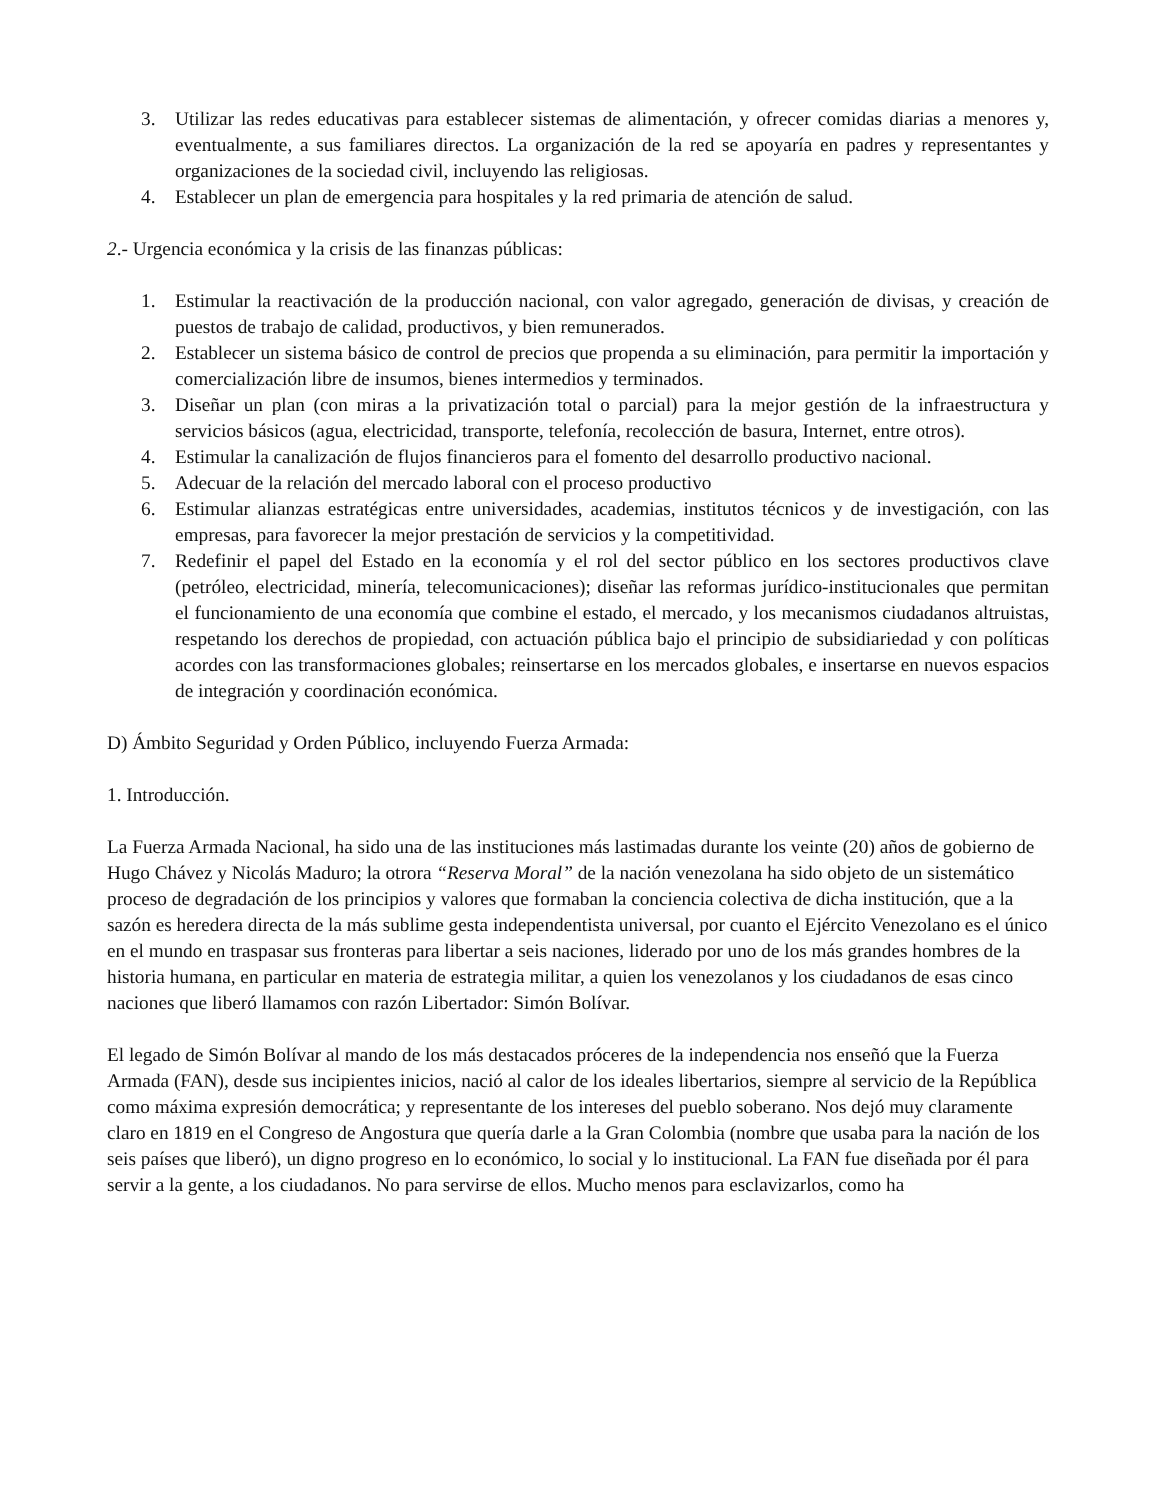3. Utilizar las redes educativas para establecer sistemas de alimentación, y ofrecer comidas diarias a menores y, eventualmente, a sus familiares directos. La organización de la red se apoyaría en padres y representantes y organizaciones de la sociedad civil, incluyendo las religiosas.
4. Establecer un plan de emergencia para hospitales y la red primaria de atención de salud.
2.- Urgencia económica y la crisis de las finanzas públicas:
1. Estimular la reactivación de la producción nacional, con valor agregado, generación de divisas, y creación de puestos de trabajo de calidad, productivos, y bien remunerados.
2. Establecer un sistema básico de control de precios que propenda a su eliminación, para permitir la importación y comercialización libre de insumos, bienes intermedios y terminados.
3. Diseñar un plan (con miras a la privatización total o parcial) para la mejor gestión de la infraestructura y servicios básicos (agua, electricidad, transporte, telefonía, recolección de basura, Internet, entre otros).
4. Estimular la canalización de flujos financieros para el fomento del desarrollo productivo nacional.
5. Adecuar de la relación del mercado laboral con el proceso productivo
6. Estimular alianzas estratégicas entre universidades, academias, institutos técnicos y de investigación, con las empresas, para favorecer la mejor prestación de servicios y la competitividad.
7. Redefinir el papel del Estado en la economía y el rol del sector público en los sectores productivos clave (petróleo, electricidad, minería, telecomunicaciones); diseñar las reformas jurídico-institucionales que permitan el funcionamiento de una economía que combine el estado, el mercado, y los mecanismos ciudadanos altruistas, respetando los derechos de propiedad, con actuación pública bajo el principio de subsidiariedad y con políticas acordes con las transformaciones globales; reinsertarse en los mercados globales, e insertarse en nuevos espacios de integración y coordinación económica.
D) Ámbito Seguridad y Orden Público, incluyendo Fuerza Armada:
1. Introducción.
La Fuerza Armada Nacional, ha sido una de las instituciones más lastimadas durante los veinte (20) años de gobierno de Hugo Chávez y Nicolás Maduro; la otrora “Reserva Moral” de la nación venezolana ha sido objeto de un sistemático proceso de degradación de los principios y valores que formaban la conciencia colectiva de dicha institución, que a la sazón es heredera directa de la más sublime gesta independentista universal, por cuanto el Ejército Venezolano es el único en el mundo en traspasar sus fronteras para libertar a seis naciones, liderado por uno de los más grandes hombres de la historia humana, en particular en materia de estrategia militar, a quien los venezolanos y los ciudadanos de esas cinco naciones que liberó llamamos con razón Libertador: Simón Bolívar.
El legado de Simón Bolívar al mando de los más destacados próceres de la independencia nos enseñó que la Fuerza Armada (FAN), desde sus incipientes inicios, nació al calor de los ideales libertarios, siempre al servicio de la República como máxima expresión democrática; y representante de los intereses del pueblo soberano. Nos dejó muy claramente claro en 1819 en el Congreso de Angostura que quería darle a la Gran Colombia (nombre que usaba para la nación de los seis países que liberó), un digno progreso en lo económico, lo social y lo institucional. La FAN fue diseñada por él para servir a la gente, a los ciudadanos. No para servirse de ellos. Mucho menos para esclavizarlos, como ha